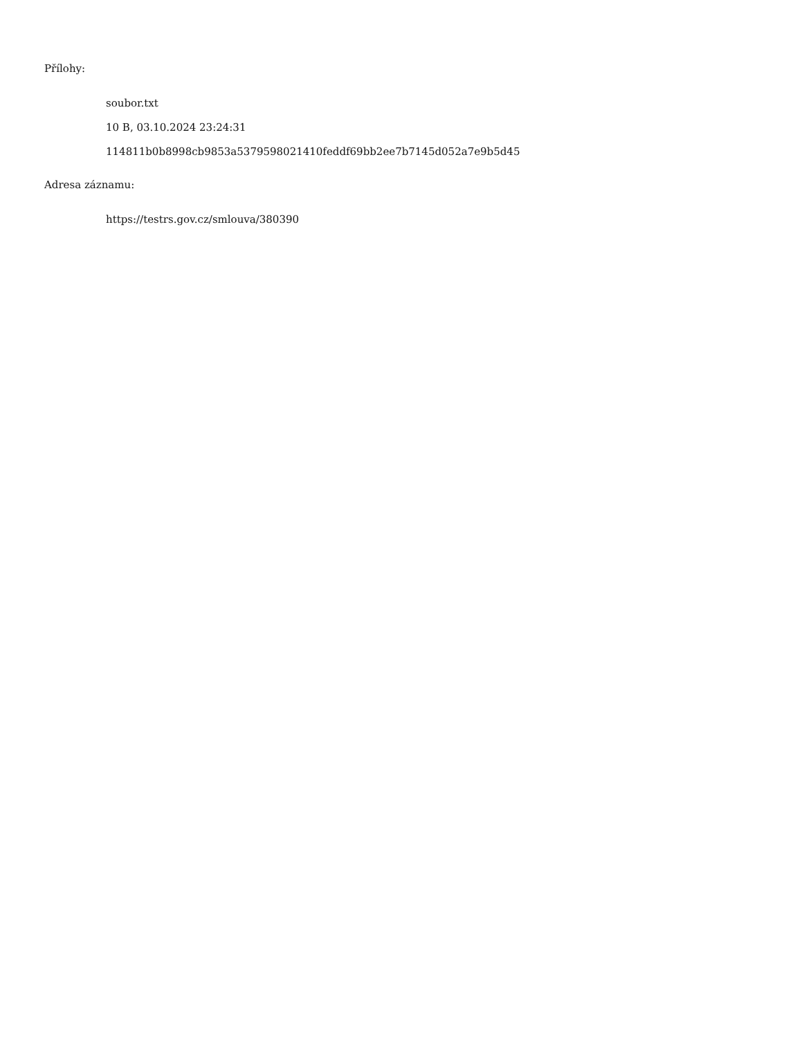Přílohy:
soubor.txt
10 B, 03.10.2024 23:24:31
114811b0b8998cb9853a5379598021410feddf69bb2ee7b7145d052a7e9b5d45
Adresa záznamu:
https://testrs.gov.cz/smlouva/380390